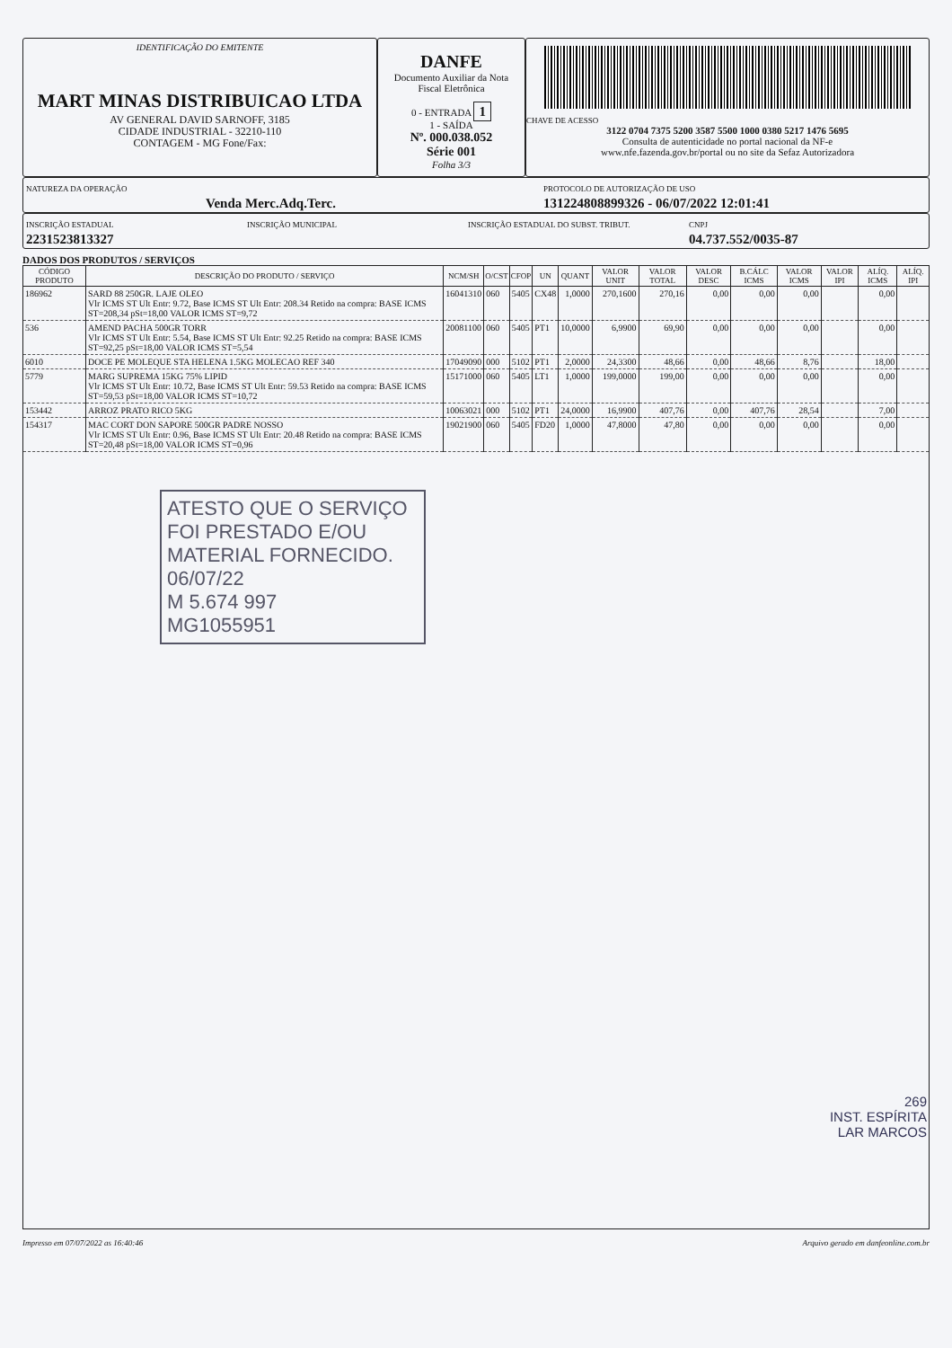IDENTIFICAÇÃO DO EMITENTE
MART MINAS DISTRIBUICAO LTDA
AV GENERAL DAVID SARNOFF, 3185
CIDADE INDUSTRIAL - 32210-110
CONTAGEM - MG Fone/Fax:
DANFE
Documento Auxiliar da Nota Fiscal Eletrônica
0 - ENTRADA 1
1 - SAÍDA
Nº. 000.038.052
Série 001
Folha 3/3
CHAVE DE ACESSO
3122 0704 7375 5200 3587 5500 1000 0380 5217 1476 5695
Consulta de autenticidade no portal nacional da NF-e
www.nfe.fazenda.gov.br/portal ou no site da Sefaz Autorizadora
NATUREZA DA OPERAÇÃO
Venda Merc.Adq.Terc.
PROTOCOLO DE AUTORIZAÇÃO DE USO
131224808899326 - 06/07/2022 12:01:41
INSCRIÇÃO ESTADUAL
2231523813327
INSCRIÇÃO MUNICIPAL INSCRIÇÃO ESTADUAL DO SUBST. TRIBUT.
CNPJ
04.737.552/0035-87
DADOS DOS PRODUTOS / SERVIÇOS
| CÓDIGO PRODUTO | DESCRIÇÃO DO PRODUTO / SERVIÇO | NCM/SH | O/CST | CFOP | UN | QUANT | VALOR UNIT | VALOR TOTAL | VALOR DESC | B.CÁLC ICMS | VALOR ICMS | VALOR IPI | ALÍQ. ICMS | ALÍQ. IPI |
| --- | --- | --- | --- | --- | --- | --- | --- | --- | --- | --- | --- | --- | --- | --- |
| 186962 | SARD 88 250GR. LAJE OLEO Vlr ICMS ST Ult Entr: 9.72, Base ICMS ST Ult Entr: 208.34 Retido na compra: BASE ICMS ST=208,34 pSt=18,00 VALOR ICMS ST=9,72 | 16041310 | 060 | 5405 | CX48 | 1,0000 | 270,1600 | 270,16 | 0,00 | 0,00 | 0,00 | | 0,00 | |
| 536 | AMEND PACHA 500GR TORR Vlr ICMS ST Ult Entr: 5.54, Base ICMS ST Ult Entr: 92.25 Retido na compra: BASE ICMS ST=92,25 pSt=18,00 VALOR ICMS ST=5,54 | 20081100 | 060 | 5405 | PT1 | 10,0000 | 6,9900 | 69,90 | 0,00 | 0,00 | 0,00 | | 0,00 | |
| 6010 | DOCE PE MOLEQUE STA HELENA 1.5KG MOLECAO REF 340 | 17049090 | 000 | 5102 | PT1 | 2,0000 | 24,3300 | 48,66 | 0,00 | 48,66 | 8,76 | | 18,00 | |
| 5779 | MARG SUPREMA 15KG 75% LIPID Vlr ICMS ST Ult Entr: 10.72, Base ICMS ST Ult Entr: 59.53 Retido na compra: BASE ICMS ST=59,53 pSt=18,00 VALOR ICMS ST=10,72 | 15171000 | 060 | 5405 | LT1 | 1,0000 | 199,0000 | 199,00 | 0,00 | 0,00 | 0,00 | | 0,00 | |
| 153442 | ARROZ PRATO RICO 5KG | 10063021 | 000 | 5102 | PT1 | 24,0000 | 16,9900 | 407,76 | 0,00 | 407,76 | 28,54 | | 7,00 | |
| 154317 | MAC CORT DON SAPORE 500GR PADRE NOSSO Vlr ICMS ST Ult Entr: 0.96, Base ICMS ST Ult Entr: 20.48 Retido na compra: BASE ICMS ST=20,48 pSt=18,00 VALOR ICMS ST=0,96 | 19021900 | 060 | 5405 | FD20 | 1,0000 | 47,8000 | 47,80 | 0,00 | 0,00 | 0,00 | | 0,00 | |
| ATESTO QUE O SERVIÇO FOI PRESTADO E/OU MATERIAL FORNECIDO. 06/07/22 M 5.674 997 MG1055951 269 INST. ESPÍRITA LAR MARCOS | | | | | | | | | | | | | | |
Impresso em 07/07/2022 as 16:40:46 Arquivo gerado em danfeonline.com.br